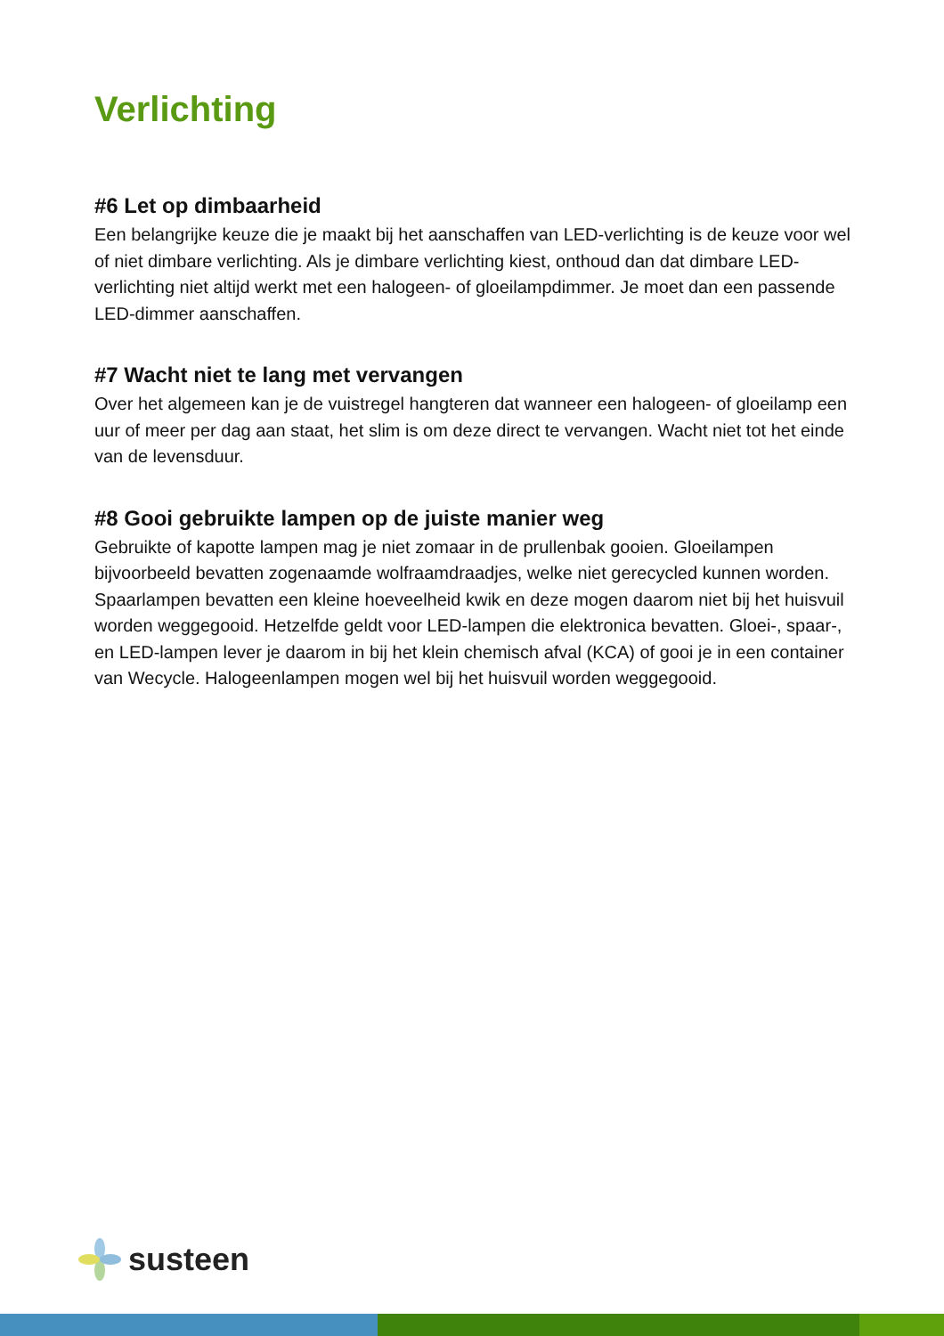Verlichting
#6 Let op dimbaarheid
Een belangrijke keuze die je maakt bij het aanschaffen van LED-verlichting is de keuze voor wel of niet dimbare verlichting. Als je dimbare verlichting kiest, onthoud dan dat dimbare LED-verlichting niet altijd werkt met een halogeen- of gloeilampdimmer. Je moet dan een passende LED-dimmer aanschaffen.
#7 Wacht niet te lang met vervangen
Over het algemeen kan je de vuistregel hangteren dat wanneer een halogeen- of gloeilamp een uur of meer per dag aan staat, het slim is om deze direct te vervangen. Wacht niet tot het einde van de levensduur.
#8 Gooi gebruikte lampen op de juiste manier weg
Gebruikte of kapotte lampen mag je niet zomaar in de prullenbak gooien. Gloeilampen bijvoorbeeld bevatten zogenaamde wolfraamdraadjes, welke niet gerecycled kunnen worden. Spaarlampen bevatten een kleine hoeveelheid kwik en deze mogen daarom niet bij het huisvuil worden weggegooid. Hetzelfde geldt voor LED-lampen die elektronica bevatten. Gloei-, spaar-, en LED-lampen lever je daarom in bij het klein chemisch afval (KCA) of gooi je in een container van Wecycle. Halogeenlampen mogen wel bij het huisvuil worden weggegooid.
susteen